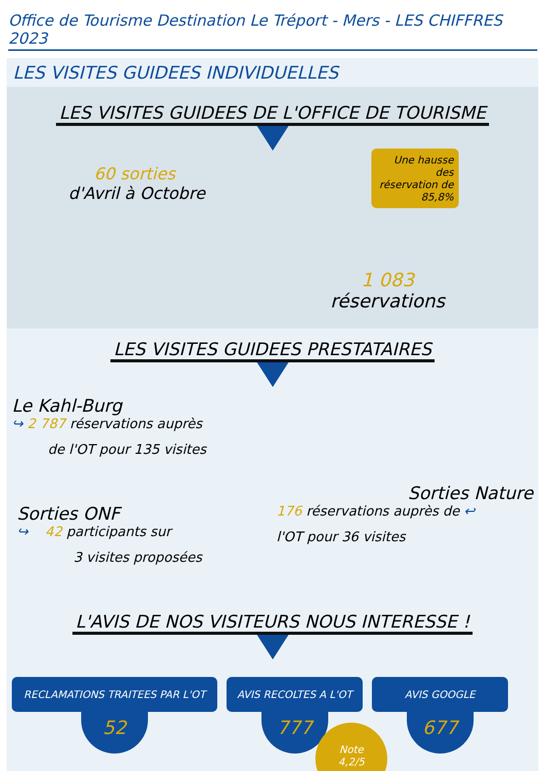Office de Tourisme Destination Le Tréport - Mers - LES CHIFFRES 2023
LES VISITES GUIDEES INDIVIDUELLES
LES VISITES GUIDEES DE L'OFFICE DE TOURISME
60 sorties
d'Avril à Octobre
Une hausse des réservation de 85,8%
1 083
réservations
LES VISITES GUIDEES PRESTATAIRES
Le Kahl-Burg
↪ 2 787 réservations auprès
de l'OT pour 135 visites
Sorties Nature
176 réservations auprès de ↩
l'OT pour 36 visites
Sorties ONF
↪ 42 participants sur
3 visites proposées
L'AVIS DE NOS VISITEURS NOUS INTERESSE !
RECLAMATIONS TRAITEES PAR L'OT
52
AVIS RECOLTES A L'OT
777
AVIS GOOGLE
677
Note
4,2/5